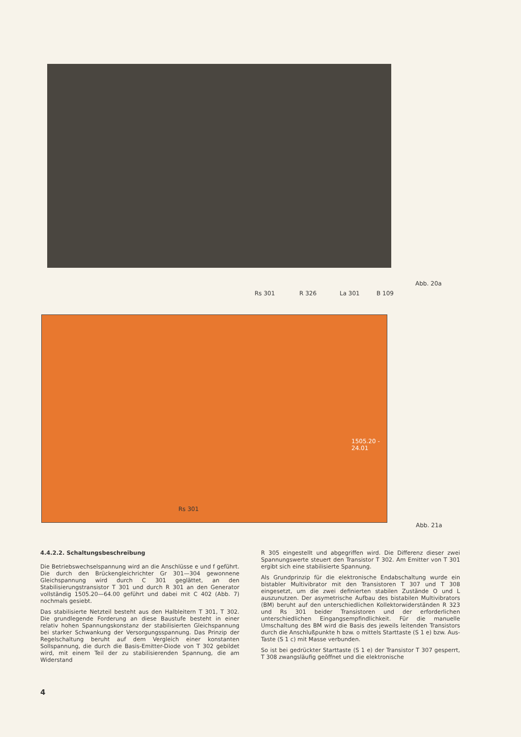Rs 301 R 326 La 301 B 109
Abb. 20a
Rs 301
1505.20 - 24.01
Abb. 21a
4.4.2.2. Schaltungsbeschreibung
Die Betriebswechselspannung wird an die Anschlüsse e und f geführt. Die durch den Brückengleichrichter Gr 301—304 gewonnene Gleichspannung wird durch C 301 geglättet, an den Stabilisierungstransistor T 301 und durch R 301 an den Generator vollständig 1505.20—64.00 geführt und dabei mit C 402 (Abb. 7) nochmals gesiebt.
Das stabilisierte Netzteil besteht aus den Halbleitern T 301, T 302. Die grundlegende Forderung an diese Baustufe besteht in einer relativ hohen Spannungskonstanz der stabilisierten Gleichspannung bei starker Schwankung der Versorgungsspannung. Das Prinzip der Regelschaltung beruht auf dem Vergleich einer konstanten Sollspannung, die durch die Basis-Emitter-Diode von T 302 gebildet wird, mit einem Teil der zu stabilisierenden Spannung, die am Widerstand
R 305 eingestellt und abgegriffen wird. Die Differenz dieser zwei Spannungswerte steuert den Transistor T 302. Am Emitter von T 301 ergibt sich eine stabilisierte Spannung.
Als Grundprinzip für die elektronische Endabschaltung wurde ein bistabler Multivibrator mit den Transistoren T 307 und T 308 eingesetzt, um die zwei definierten stabilen Zustände O und L auszunutzen. Der asymetrische Aufbau des bistabilen Multivibrators (BM) beruht auf den unterschiedlichen Kollektorwiderständen R 323 und Rs 301 beider Transistoren und der erforderlichen unterschiedlichen Eingangsempfindlichkeit. Für die manuelle Umschaltung des BM wird die Basis des jeweils leitenden Transistors durch die Anschlußpunkte h bzw. o mittels Starttaste (S 1 e) bzw. Aus-Taste (S 1 c) mit Masse verbunden.
So ist bei gedrückter Starttaste (S 1 e) der Transistor T 307 gesperrt, T 308 zwangsläufig geöffnet und die elektronische
4